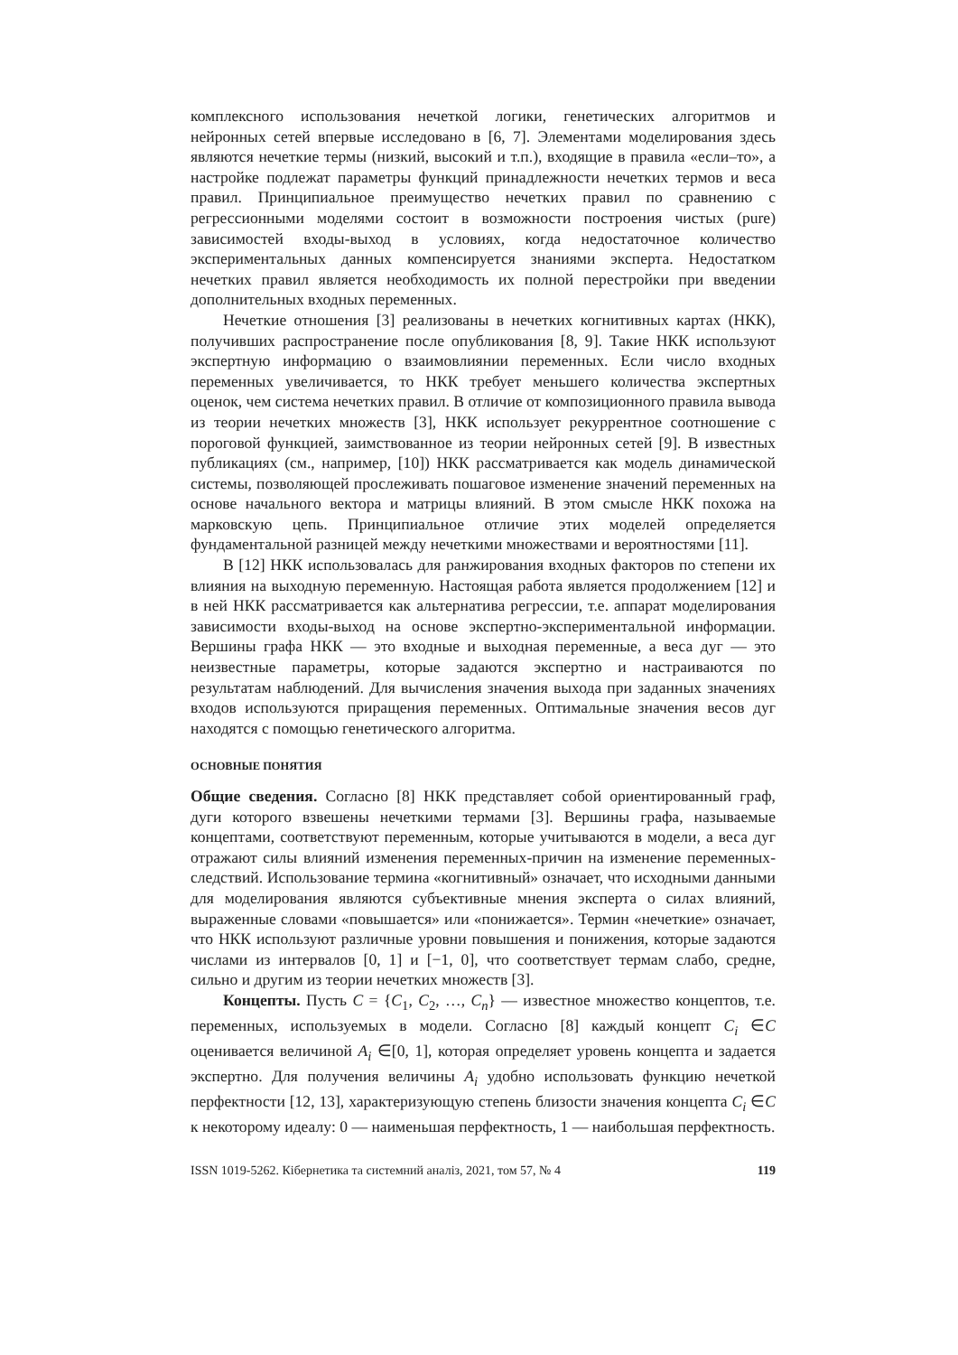комплексного использования нечеткой логики, генетических алгоритмов и нейронных сетей впервые исследовано в [6, 7]. Элементами моделирования здесь являются нечеткие термы (низкий, высокий и т.п.), входящие в правила «если–то», а настройке подлежат параметры функций принадлежности нечетких термов и веса правил. Принципиальное преимущество нечетких правил по сравнению с регрессионными моделями состоит в возможности построения чистых (pure) зависимостей входы-выход в условиях, когда недостаточное количество экспериментальных данных компенсируется знаниями эксперта. Недостатком нечетких правил является необходимость их полной перестройки при введении дополнительных входных переменных.
Нечеткие отношения [3] реализованы в нечетких когнитивных картах (НКК), получивших распространение после опубликования [8, 9]. Такие НКК используют экспертную информацию о взаимовлиянии переменных. Если число входных переменных увеличивается, то НКК требует меньшего количества экспертных оценок, чем система нечетких правил. В отличие от композиционного правила вывода из теории нечетких множеств [3], НКК использует рекуррентное соотношение с пороговой функцией, заимствованное из теории нейронных сетей [9]. В известных публикациях (см., например, [10]) НКК рассматривается как модель динамической системы, позволяющей прослеживать пошаговое изменение значений переменных на основе начального вектора и матрицы влияний. В этом смысле НКК похожа на марковскую цепь. Принципиальное отличие этих моделей определяется фундаментальной разницей между нечеткими множествами и вероятностями [11].
В [12] НКК использовалась для ранжирования входных факторов по степени их влияния на выходную переменную. Настоящая работа является продолжением [12] и в ней НКК рассматривается как альтернатива регрессии, т.е. аппарат моделирования зависимости входы-выход на основе экспертно-экспериментальной информации. Вершины графа НКК — это входные и выходная переменные, а веса дуг — это неизвестные параметры, которые задаются экспертно и настраиваются по результатам наблюдений. Для вычисления значения выхода при заданных значениях входов используются приращения переменных. Оптимальные значения весов дуг находятся с помощью генетического алгоритма.
ОСНОВНЫЕ ПОНЯТИЯ
Общие сведения. Согласно [8] НКК представляет собой ориентированный граф, дуги которого взвешены нечеткими термами [3]. Вершины графа, называемые концептами, соответствуют переменным, которые учитываются в модели, а веса дуг отражают силы влияний изменения переменных-причин на изменение переменных-следствий. Использование термина «когнитивный» означает, что исходными данными для моделирования являются субъективные мнения эксперта о силах влияний, выраженные словами «повышается» или «понижается». Термин «нечеткие» означает, что НКК используют различные уровни повышения и понижения, которые задаются числами из интервалов [0, 1] и [−1, 0], что соответствует термам слабо, средне, сильно и другим из теории нечетких множеств [3].
Концепты. Пусть C = {C<sub>1</sub>, C<sub>2</sub>, …, C<sub>n</sub>} — известное множество концептов, т.е. переменных, используемых в модели. Согласно [8] каждый концепт C<sub>i</sub> ∈C оценивается величиной A<sub>i</sub> ∈[0, 1], которая определяет уровень концепта и задается экспертно. Для получения величины A<sub>i</sub> удобно использовать функцию нечеткой перфектности [12, 13], характеризующую степень близости значения концепта C<sub>i</sub> ∈C к некоторому идеалу: 0 — наименьшая перфектность, 1 — наибольшая перфектность.
ISSN 1019-5262. Кібернетика та системний аналіз, 2021, том 57, № 4 119